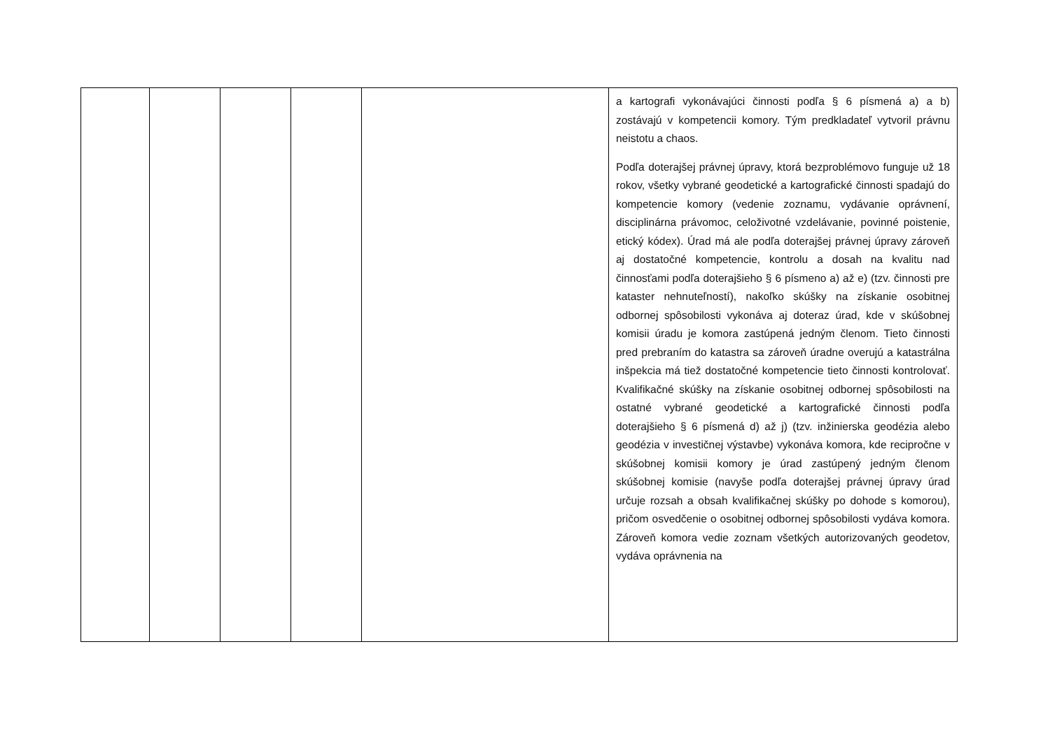| | | | | | a kartografi vykonávajúci činnosti podľa § 6 písmená a) a b) zostávajú v kompetencii komory. Tým predkladateľ vytvoril právnu neistotu a chaos. Podľa doterajšej právnej úpravy, ktorá bezproblémovo funguje už 18 rokov, všetky vybrané geodetické a kartografické činnosti spadajú do kompetencie komory (vedenie zoznamu, vydávanie oprávnení, disciplinárna právomoc, celoživotné vzdelávanie, povinné poistenie, etický kódex). Úrad má ale podľa doterajšej právnej úpravy zároveň aj dostatočné kompetencie, kontrolu a dosah na kvalitu nad činnosťami podľa doterajšieho § 6 písmeno a) až e) (tzv. činnosti pre kataster nehnuteľností), nakoľko skúšky na získanie osobitnej odbornej spôsobilosti vykonáva aj doteraz úrad, kde v skúšobnej komisii úradu je komora zastúpená jedným členom. Tieto činnosti pred prebraním do katastra sa zároveň úradne overujú a katastrálna inšpekcia má tiež dostatočné kompetencie tieto činnosti kontrolovať. Kvalifikačné skúšky na získanie osobitnej odbornej spôsobilosti na ostatné vybrané geodetické a kartografické činnosti podľa doterajšieho § 6 písmená d) až j) (tzv. inžinierska geodézia alebo geodézia v investičnej výstavbe) vykonáva komora, kde recipročne v skúšobnej komisii komory je úrad zastúpený jedným členom skúšobnej komisie (navyše podľa doterajšej právnej úpravy úrad určuje rozsah a obsah kvalifikačnej skúšky po dohode s komorou), pričom osvedčenie o osobitnej odbornej spôsobilosti vydáva komora. Zároveň komora vedie zoznam všetkých autorizovaných geodetov, vydáva oprávnenia na |